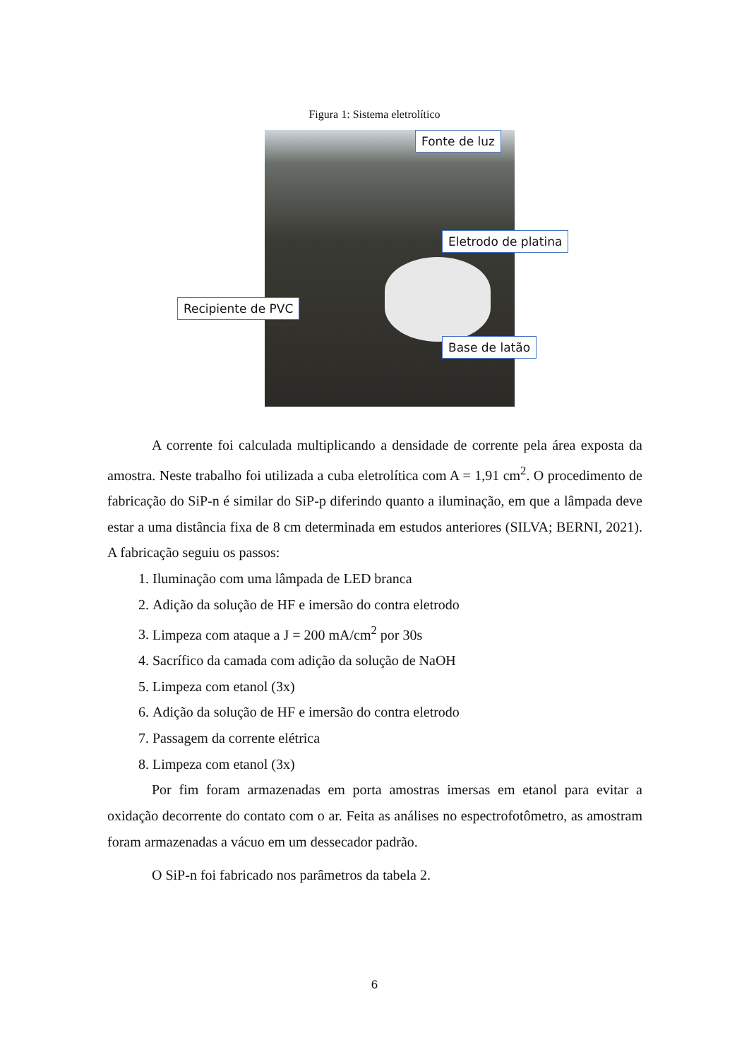Figura 1: Sistema eletrolítico
Fonte de luz
Eletrodo de platina
Recipiente de PVC
Base de latão
A corrente foi calculada multiplicando a densidade de corrente pela área exposta da amostra. Neste trabalho foi utilizada a cuba eletrolítica com A = 1,91 cm<sup>2</sup>. O procedimento de fabricação do SiP-n é similar do SiP-p diferindo quanto a iluminação, em que a lâmpada deve estar a uma distância fixa de 8 cm determinada em estudos anteriores (SILVA; BERNI, 2021). A fabricação seguiu os passos:
1. Iluminação com uma lâmpada de LED branca
2. Adição da solução de HF e imersão do contra eletrodo
3. Limpeza com ataque a J = 200 mA/cm<sup>2</sup> por 30s
4. Sacrífico da camada com adição da solução de NaOH
5. Limpeza com etanol (3x)
6. Adição da solução de HF e imersão do contra eletrodo
7. Passagem da corrente elétrica
8. Limpeza com etanol (3x)
Por fim foram armazenadas em porta amostras imersas em etanol para evitar a oxidação decorrente do contato com o ar. Feita as análises no espectrofotômetro, as amostram foram armazenadas a vácuo em um dessecador padrão.
O SiP-n foi fabricado nos parâmetros da tabela 2.
6